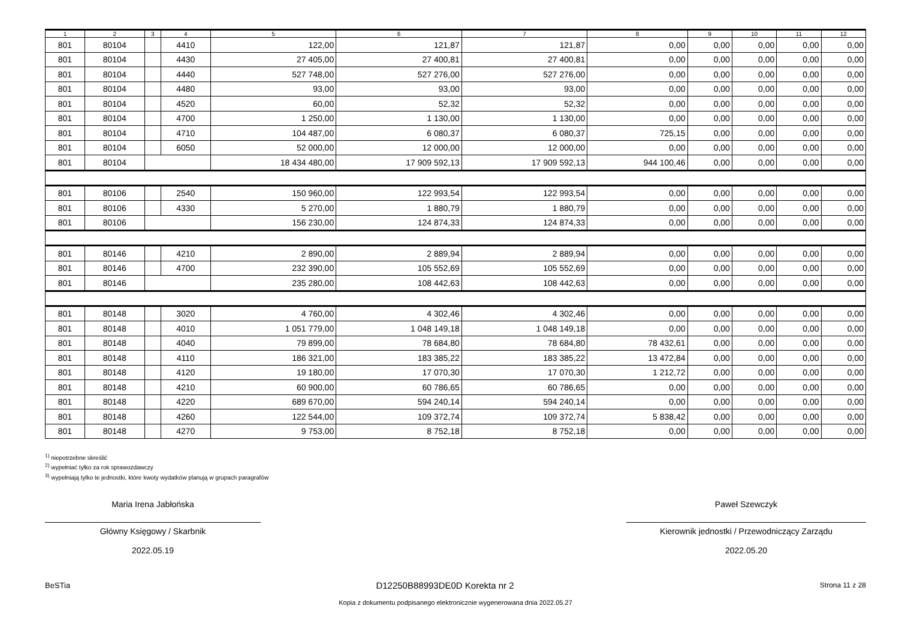| 1 | 2 | 3 | 4 | 5 | 6 | 7 | 8 | 9 | 10 | 11 | 12 |
| --- | --- | --- | --- | --- | --- | --- | --- | --- | --- | --- | --- |
| 801 | 80104 | | 4410 | 122,00 | 121,87 | 121,87 | 0,00 | 0,00 | 0,00 | 0,00 | 0,00 |
| 801 | 80104 | | 4430 | 27 405,00 | 27 400,81 | 27 400,81 | 0,00 | 0,00 | 0,00 | 0,00 | 0,00 |
| 801 | 80104 | | 4440 | 527 748,00 | 527 276,00 | 527 276,00 | 0,00 | 0,00 | 0,00 | 0,00 | 0,00 |
| 801 | 80104 | | 4480 | 93,00 | 93,00 | 93,00 | 0,00 | 0,00 | 0,00 | 0,00 | 0,00 |
| 801 | 80104 | | 4520 | 60,00 | 52,32 | 52,32 | 0,00 | 0,00 | 0,00 | 0,00 | 0,00 |
| 801 | 80104 | | 4700 | 1 250,00 | 1 130,00 | 1 130,00 | 0,00 | 0,00 | 0,00 | 0,00 | 0,00 |
| 801 | 80104 | | 4710 | 104 487,00 | 6 080,37 | 6 080,37 | 725,15 | 0,00 | 0,00 | 0,00 | 0,00 |
| 801 | 80104 | | 6050 | 52 000,00 | 12 000,00 | 12 000,00 | 0,00 | 0,00 | 0,00 | 0,00 | 0,00 |
| 801 | 80104 | | | 18 434 480,00 | 17 909 592,13 | 17 909 592,13 | 944 100,46 | 0,00 | 0,00 | 0,00 | 0,00 |
| 801 | 80106 | | 2540 | 150 960,00 | 122 993,54 | 122 993,54 | 0,00 | 0,00 | 0,00 | 0,00 | 0,00 |
| 801 | 80106 | | 4330 | 5 270,00 | 1 880,79 | 1 880,79 | 0,00 | 0,00 | 0,00 | 0,00 | 0,00 |
| 801 | 80106 | | | 156 230,00 | 124 874,33 | 124 874,33 | 0,00 | 0,00 | 0,00 | 0,00 | 0,00 |
| 801 | 80146 | | 4210 | 2 890,00 | 2 889,94 | 2 889,94 | 0,00 | 0,00 | 0,00 | 0,00 | 0,00 |
| 801 | 80146 | | 4700 | 232 390,00 | 105 552,69 | 105 552,69 | 0,00 | 0,00 | 0,00 | 0,00 | 0,00 |
| 801 | 80146 | | | 235 280,00 | 108 442,63 | 108 442,63 | 0,00 | 0,00 | 0,00 | 0,00 | 0,00 |
| 801 | 80148 | | 3020 | 4 760,00 | 4 302,46 | 4 302,46 | 0,00 | 0,00 | 0,00 | 0,00 | 0,00 |
| 801 | 80148 | | 4010 | 1 051 779,00 | 1 048 149,18 | 1 048 149,18 | 0,00 | 0,00 | 0,00 | 0,00 | 0,00 |
| 801 | 80148 | | 4040 | 79 899,00 | 78 684,80 | 78 684,80 | 78 432,61 | 0,00 | 0,00 | 0,00 | 0,00 |
| 801 | 80148 | | 4110 | 186 321,00 | 183 385,22 | 183 385,22 | 13 472,84 | 0,00 | 0,00 | 0,00 | 0,00 |
| 801 | 80148 | | 4120 | 19 180,00 | 17 070,30 | 17 070,30 | 1 212,72 | 0,00 | 0,00 | 0,00 | 0,00 |
| 801 | 80148 | | 4210 | 60 900,00 | 60 786,65 | 60 786,65 | 0,00 | 0,00 | 0,00 | 0,00 | 0,00 |
| 801 | 80148 | | 4220 | 689 670,00 | 594 240,14 | 594 240,14 | 0,00 | 0,00 | 0,00 | 0,00 | 0,00 |
| 801 | 80148 | | 4260 | 122 544,00 | 109 372,74 | 109 372,74 | 5 838,42 | 0,00 | 0,00 | 0,00 | 0,00 |
| 801 | 80148 | | 4270 | 9 753,00 | 8 752,18 | 8 752,18 | 0,00 | 0,00 | 0,00 | 0,00 | 0,00 |
<sup>1)</sup> niepotrzebne skreślić
<sup>2)</sup> wypełniać tylko za rok sprawozdawczy
<sup>3)</sup> wypełniają tylko te jednostki, które kwoty wydatków planują w grupach paragrafów
Maria Irena Jabłońska
Główny Księgowy / Skarbnik
2022.05.19
Paweł Szewczyk
Kierownik jednostki / Przewodniczący Zarządu
2022.05.20
BeSTia D12250B88993DE0D Korekta nr 2 Strona 11 z 28
Kopia z dokumentu podpisanego elektronicznie wygenerowana dnia 2022.05.27